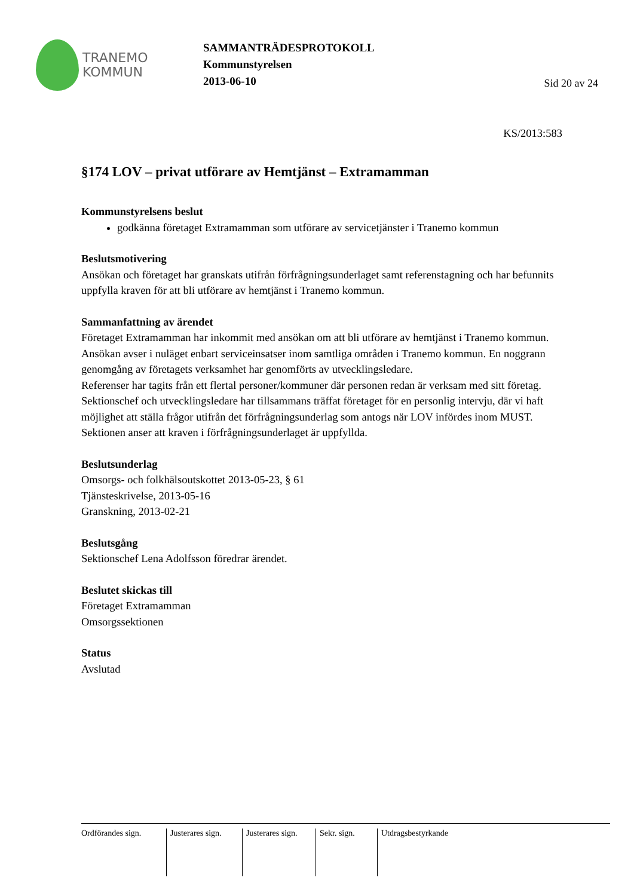TRANEMO
KOMMUN
SAMMANTRÄDESPROTOKOLL
Kommunstyrelsen
2013-06-10
Sid 20 av 24
KS/2013:583
§174 LOV – privat utförare av Hemtjänst – Extramamman
Kommunstyrelsens beslut
godkänna företaget Extramamman som utförare av servicetjänster i Tranemo kommun
Beslutsmotivering
Ansökan och företaget har granskats utifrån förfrågningsunderlaget samt referenstagning och har befunnits uppfylla kraven för att bli utförare av hemtjänst i Tranemo kommun.
Sammanfattning av ärendet
Företaget Extramamman har inkommit med ansökan om att bli utförare av hemtjänst i Tranemo kommun. Ansökan avser i nuläget enbart serviceinsatser inom samtliga områden i Tranemo kommun. En noggrann genomgång av företagets verksamhet har genomförts av utvecklingsledare.
Referenser har tagits från ett flertal personer/kommuner där personen redan är verksam med sitt företag.
Sektionschef och utvecklingsledare har tillsammans träffat företaget för en personlig intervju, där vi haft möjlighet att ställa frågor utifrån det förfrågningsunderlag som antogs när LOV infördes inom MUST. Sektionen anser att kraven i förfrågningsunderlaget är uppfyllda.
Beslutsunderlag
Omsorgs- och folkhälsoutskottet 2013-05-23, § 61
Tjänsteskrivelse, 2013-05-16
Granskning, 2013-02-21
Beslutsgång
Sektionschef Lena Adolfsson föredrar ärendet.
Beslutet skickas till
Företaget Extramamman
Omsorgssektionen
Status
Avslutad
Ordförandes sign.
Justerares sign.
Justerares sign.
Sekr. sign. Utdragsbestyrkande